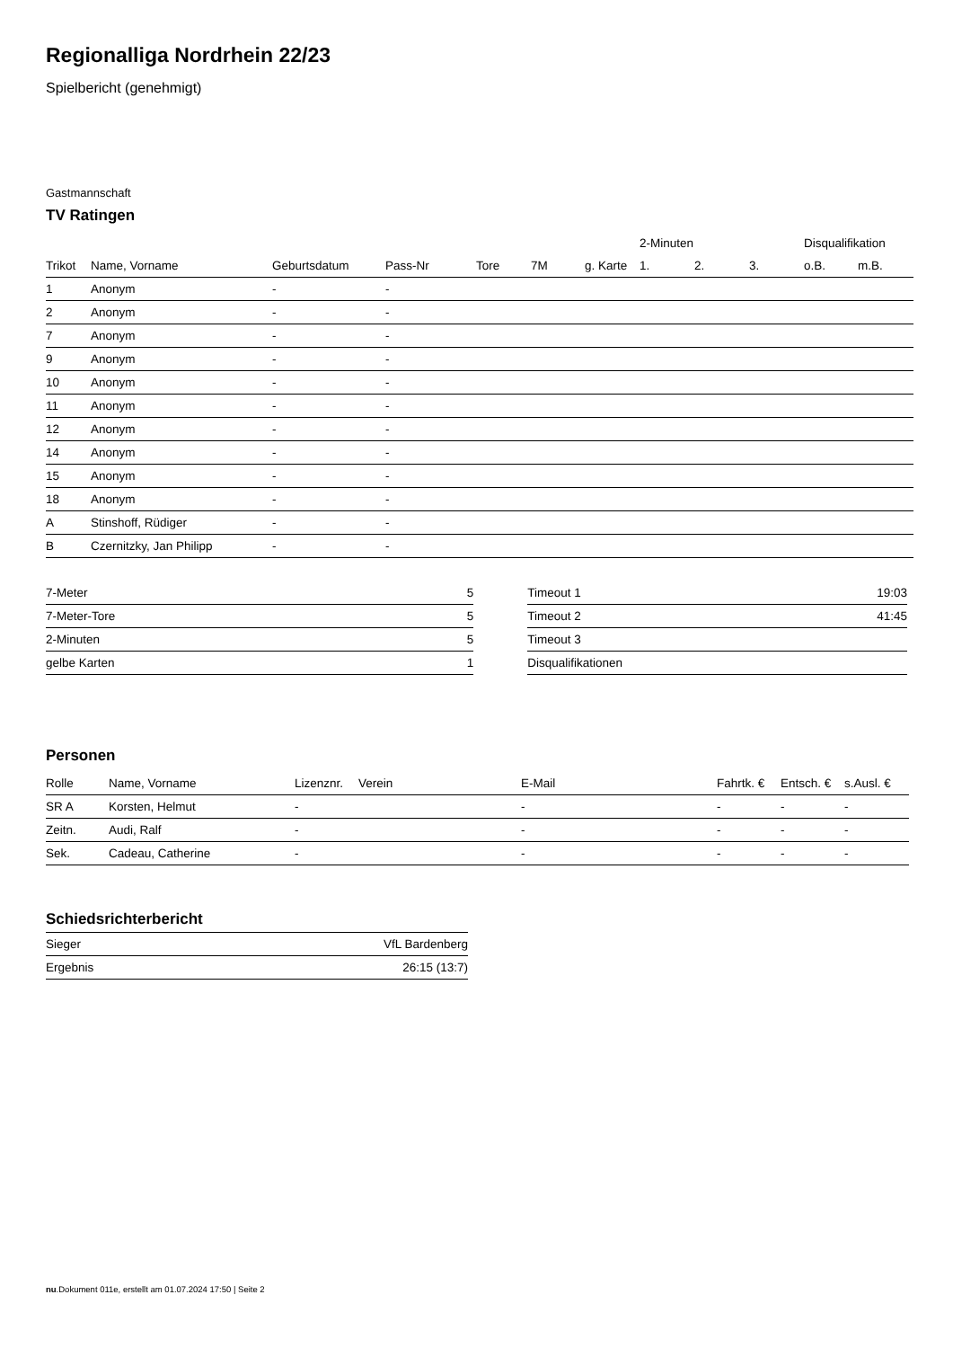Regionalliga Nordrhein 22/23
Spielbericht (genehmigt)
Gastmannschaft
TV Ratingen
| | | | | | | | 2-Minuten | | | Disqualifikation | |
| --- | --- | --- | --- | --- | --- | --- | --- | --- | --- | --- | --- |
| Trikot | Name, Vorname | Geburtsdatum | Pass-Nr | Tore | 7M | g. Karte | 1. | 2. | 3. | o.B. | m.B. |
| 1 | Anonym | - | - | | | | | | | | |
| 2 | Anonym | - | - | | | | | | | | |
| 7 | Anonym | - | - | | | | | | | | |
| 9 | Anonym | - | - | | | | | | | | |
| 10 | Anonym | - | - | | | | | | | | |
| 11 | Anonym | - | - | | | | | | | | |
| 12 | Anonym | - | - | | | | | | | | |
| 14 | Anonym | - | - | | | | | | | | |
| 15 | Anonym | - | - | | | | | | | | |
| 18 | Anonym | - | - | | | | | | | | |
| A | Stinshoff, Rüdiger | - | - | | | | | | | | |
| B | Czernitzky, Jan Philipp | - | - | | | | | | | | |
| 7-Meter | 5 |
| 7-Meter-Tore | 5 |
| 2-Minuten | 5 |
| gelbe Karten | 1 |
| Timeout 1 | 19:03 |
| Timeout 2 | 41:45 |
| Timeout 3 | |
| Disqualifikationen | |
Personen
| Rolle | Name, Vorname | Lizenznr. | Verein | E-Mail | Fahrtk. € | Entsch. € | s.Ausl. € |
| --- | --- | --- | --- | --- | --- | --- | --- |
| SR A | Korsten, Helmut | - | | - | - | - | - |
| Zeitn. | Audi, Ralf | - | | - | - | - | - |
| Sek. | Cadeau, Catherine | - | | - | - | - | - |
Schiedsrichterbericht
| Sieger | VfL Bardenberg |
| Ergebnis | 26:15 (13:7) |
nu.Dokument 011e, erstellt am 01.07.2024 17:50 | Seite 2